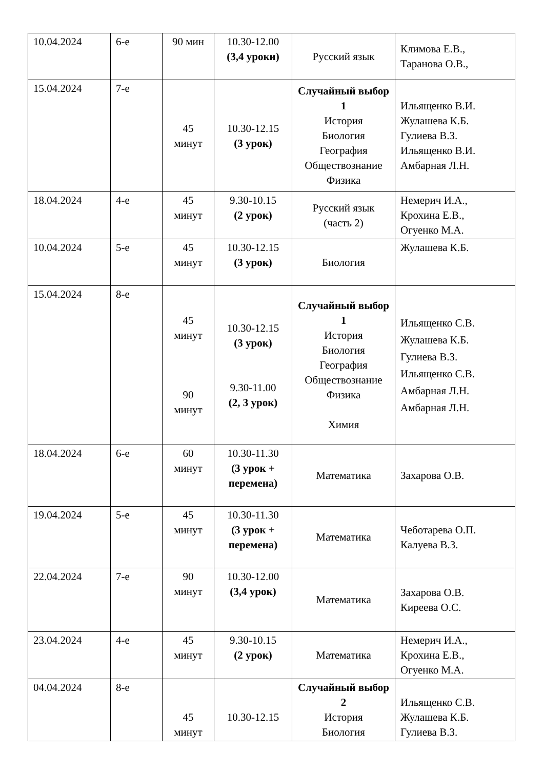| 10.04.2024 | 6-е | 90 мин | 10.30-12.00 (3,4 уроки) | Русский язык | Климова Е.В., Таранова О.В., |
| 15.04.2024 | 7-е | 45 минут | 10.30-12.15 (3 урок) | Случайный выбор 1 История Биология География Обществознание Физика | Ильященко В.И. Жулашева К.Б. Гулиева В.З. Ильященко В.И. Амбарная Л.Н. |
| 18.04.2024 | 4-е | 45 минут | 9.30-10.15 (2 урок) | Русский язык (часть 2) | Немерич И.А., Крохина Е.В., Огуенко М.А. |
| 10.04.2024 | 5-е | 45 минут | 10.30-12.15 (3 урок) | Биология | Жулашева К.Б. |
| 15.04.2024 | 8-е | 45 минут 90 минут | 10.30-12.15 (3 урок) 9.30-11.00 (2, 3 урок) | Случайный выбор 1 История Биология География Обществознание Физика Химия | Ильященко С.В. Жулашева К.Б. Гулиева В.З. Ильященко С.В. Амбарная Л.Н. Амбарная Л.Н. |
| 18.04.2024 | 6-е | 60 минут | 10.30-11.30 (3 урок + перемена) | Математика | Захарова О.В. |
| 19.04.2024 | 5-е | 45 минут | 10.30-11.30 (3 урок + перемена) | Математика | Чеботарева О.П. Калуева В.З. |
| 22.04.2024 | 7-е | 90 минут | 10.30-12.00 (3,4 урок) | Математика | Захарова О.В. Киреева О.С. |
| 23.04.2024 | 4-е | 45 минут | 9.30-10.15 (2 урок) | Математика | Немерич И.А., Крохина Е.В., Огуенко М.А. |
| 04.04.2024 | 8-е | 45 минут | 10.30-12.15 | Случайный выбор 2 История Биология | Ильященко С.В. Жулашева К.Б. Гулиева В.З. |